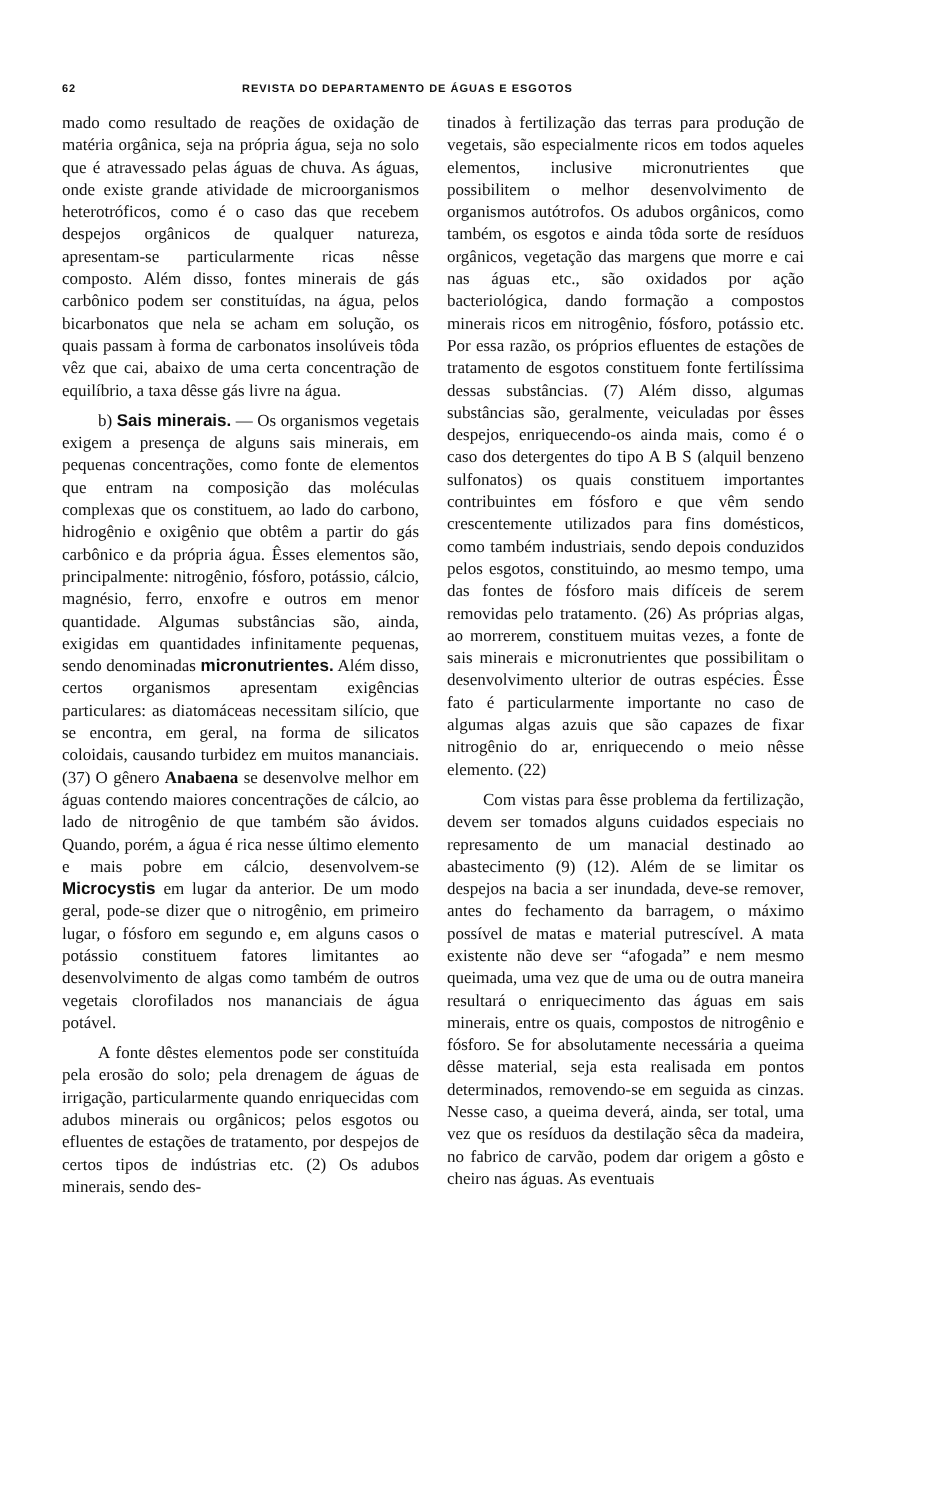62 REVISTA DO DEPARTAMENTO DE ÁGUAS E ESGOTOS
mado como resultado de reações de oxidação de matéria orgânica, seja na própria água, seja no solo que é atravessado pelas águas de chuva. As águas, onde existe grande atividade de microorganismos heterotróficos, como é o caso das que recebem despejos orgânicos de qualquer natureza, apresentam-se particularmente ricas nêsse composto. Além disso, fontes minerais de gás carbônico podem ser constituídas, na água, pelos bicarbonatos que nela se acham em solução, os quais passam à forma de carbonatos insolúveis tôda vêz que cai, abaixo de uma certa concentração de equilíbrio, a taxa dêsse gás livre na água.
b) Sais minerais. — Os organismos vegetais exigem a presença de alguns sais minerais, em pequenas concentrações, como fonte de elementos que entram na composição das moléculas complexas que os constituem, ao lado do carbono, hidrogênio e oxigênio que obtêm a partir do gás carbônico e da própria água. Êsses elementos são, principalmente: nitrogênio, fósforo, potássio, cálcio, magnésio, ferro, enxofre e outros em menor quantidade. Algumas substâncias são, ainda, exigidas em quantidades infinitamente pequenas, sendo denominadas micronutrientes. Além disso, certos organismos apresentam exigências particulares: as diatomáceas necessitam silício, que se encontra, em geral, na forma de silicatos coloidais, causando turbidez em muitos mananciais. (37) O gênero Anabaena se desenvolve melhor em águas contendo maiores concentrações de cálcio, ao lado de nitrogênio de que também são ávidos. Quando, porém, a água é rica nesse último elemento e mais pobre em cálcio, desenvolvem-se Microcystis em lugar da anterior. De um modo geral, pode-se dizer que o nitrogênio, em primeiro lugar, o fósforo em segundo e, em alguns casos o potássio constituem fatores limitantes ao desenvolvimento de algas como também de outros vegetais clorofilados nos mananciais de água potável.
A fonte dêstes elementos pode ser constituída pela erosão do solo; pela drenagem de águas de irrigação, particularmente quando enriquecidas com adubos minerais ou orgânicos; pelos esgotos ou efluentes de estações de tratamento, por despejos de certos tipos de indústrias etc. (2) Os adubos minerais, sendo des-
tinados à fertilização das terras para produção de vegetais, são especialmente ricos em todos aqueles elementos, inclusive micronutrientes que possibilitem o melhor desenvolvimento de organismos autótrofos. Os adubos orgânicos, como também, os esgotos e ainda tôda sorte de resíduos orgânicos, vegetação das margens que morre e cai nas águas etc., são oxidados por ação bacteriológica, dando formação a compostos minerais ricos em nitrogênio, fósforo, potássio etc. Por essa razão, os próprios efluentes de estações de tratamento de esgotos constituem fonte fertilíssima dessas substâncias. (7) Além disso, algumas substâncias são, geralmente, veiculadas por êsses despejos, enriquecendo-os ainda mais, como é o caso dos detergentes do tipo A B S (alquil benzeno sulfonatos) os quais constituem importantes contribuintes em fósforo e que vêm sendo crescentemente utilizados para fins domésticos, como também industriais, sendo depois conduzidos pelos esgotos, constituindo, ao mesmo tempo, uma das fontes de fósforo mais difíceis de serem removidas pelo tratamento. (26) As próprias algas, ao morrerem, constituem muitas vezes, a fonte de sais minerais e micronutrientes que possibilitam o desenvolvimento ulterior de outras espécies. Êsse fato é particularmente importante no caso de algumas algas azuis que são capazes de fixar nitrogênio do ar, enriquecendo o meio nêsse elemento. (22)
Com vistas para êsse problema da fertilização, devem ser tomados alguns cuidados especiais no represamento de um manacial destinado ao abastecimento (9) (12). Além de se limitar os despejos na bacia a ser inundada, deve-se remover, antes do fechamento da barragem, o máximo possível de matas e material putrescível. A mata existente não deve ser “afogada” e nem mesmo queimada, uma vez que de uma ou de outra maneira resultará o enriquecimento das águas em sais minerais, entre os quais, compostos de nitrogênio e fósforo. Se for absolutamente necessária a queima dêsse material, seja esta realisada em pontos determinados, removendo-se em seguida as cinzas. Nesse caso, a queima deverá, ainda, ser total, uma vez que os resíduos da destilação sêca da madeira, no fabrico de carvão, podem dar origem a gôsto e cheiro nas águas. As eventuais